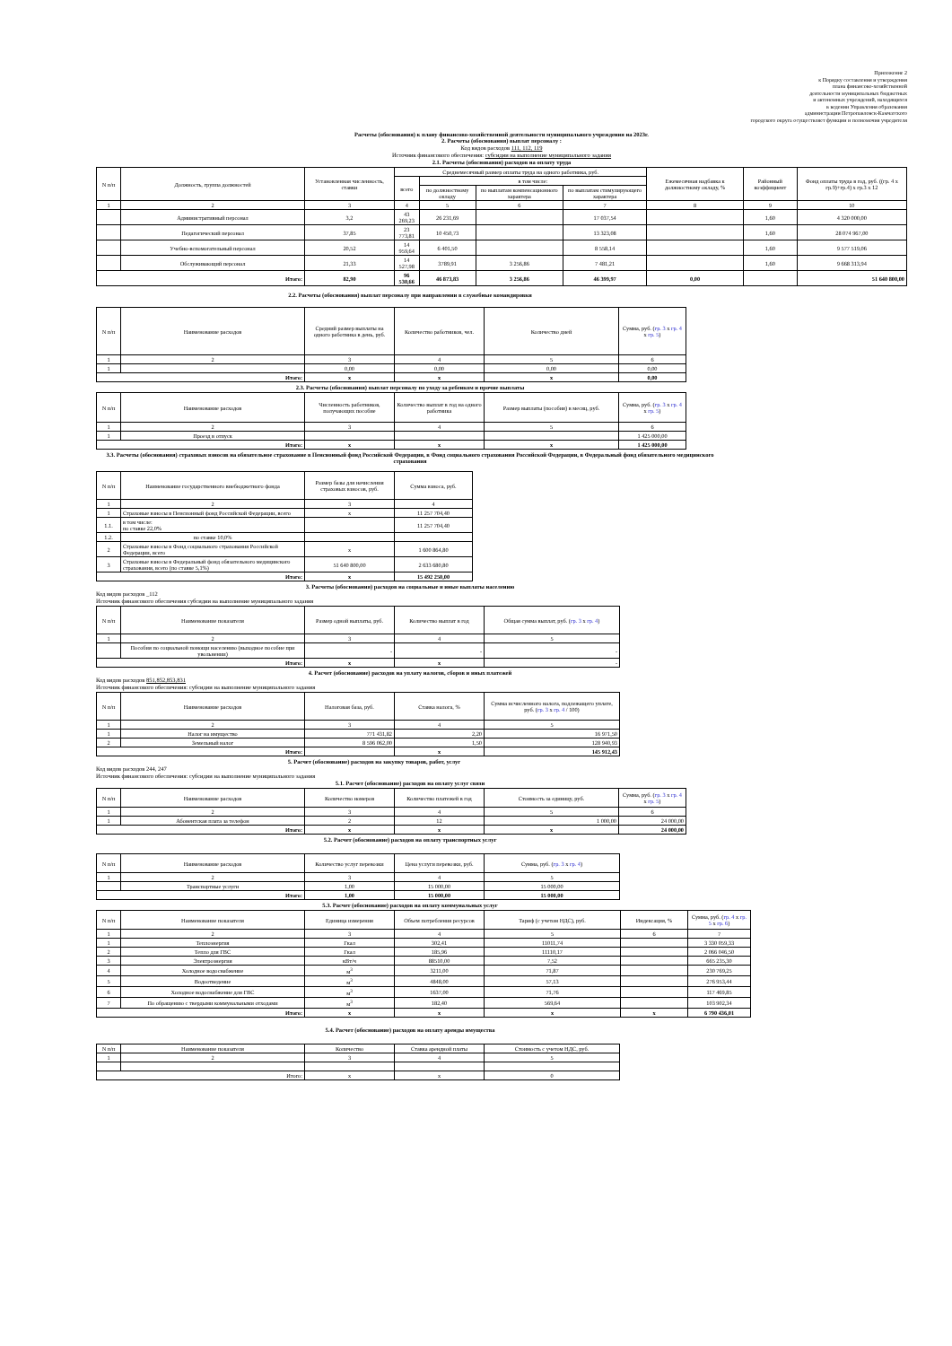Приложение 2
к Порядку составления и утверждения
плана финансово-хозяйственной
деятельности муниципальных бюджетных
и автономных учреждений, находящихся
в ведении Управления образования
администрации Петропавловск-Камчатского
городского округа осуществляет функции и полномочия учредителя
Расчеты (обоснования) к плану финансово-хозяйственной деятельности муниципального учреждения на 2023г.
2. Расчеты (обоснования) выплат персоналу :
Код видов расходов 111, 112, 119
Источник финансового обеспечения: субсидии на выполнение муниципального задания
2.1. Расчеты (обоснования) расходов на оплату труда
| N п/п | Должность, группа должностей | Установленная численность, ставки | Среднемесячный размер оплаты труда на одного работника, руб. | | | | Ежемесячная надбавка к должностному окладу, % | Районный коэффициент | Фонд оплаты труда в год, руб. ((гр. 4 х гр.9)+гр.4) х гр.3 х 12 |
| --- | --- | --- | --- | --- | --- | --- | --- | --- | --- |
| | | | всего | в том числе: | | | | | |
| | | | | по должностному окладу | по выплатам компенсационного характера | по выплатам стимулирующего характера | | | |
| 1 | 2 | 3 | 4 | 5 | 6 | 7 | 8 | 9 | 10 |
| | Административный персонал | 3,2 | 43 269,23 | 26 231,69 | | 17 037,54 | | 1,60 | 4 320 000,00 |
| | Педагогический персонал | 37,85 | 23 773,81 | 10 450,73 | | 13 323,08 | | 1,60 | 28 074 967,00 |
| | Учебно-вспомогательный персонал | 20,52 | 14 959,64 | 6 401,50 | | 8 558,14 | | 1,60 | 9 577 519,06 |
| | Обслуживающий персонал | 21,33 | 14 527,98 | 3789,91 | 3 256,86 | 7 481,21 | | 1,60 | 9 668 313,94 |
| Итого: | | 82,90 | 96 530,66 | 46 873,83 | 3 256,86 | 46 399,97 | 0,00 | | 51 640 800,00 |
2.2. Расчеты (обоснования) выплат персоналу при направлении в служебные командировки
| N п/п | Наименование расходов | Средний размер выплаты на одного работника в день, руб. | Количество работников, чел. | Количество дней | Сумма, руб. ( гр. 3 х гр. 4 х гр. 5 ) |
| --- | --- | --- | --- | --- | --- |
| 1 | 2 | 3 | 4 | 5 | 6 |
| 1 | | 0,00 | 0,00 | 0,00 | 0,00 |
| Итого: | | x | x | x | 0,00 |
2.3. Расчеты (обоснования) выплат персоналу по уходу за ребенком и прочие выплаты
| N п/п | Наименование расходов | Численность работников, получающих пособие | Количество выплат в год на одного работника | Размер выплаты (пособия) в месяц, руб. | Сумма, руб. ( гр. 3 х гр. 4 х гр. 5 ) |
| --- | --- | --- | --- | --- | --- |
| 1 | 2 | 3 | 4 | 5 | 6 |
| 1 | Проезд в отпуск | | | | 1 425 000,00 |
| Итого: | | x | x | x | 1 425 000,00 |
3.3. Расчеты (обоснования) страховых взносов на обязательное страхование в Пенсионный фонд Российской Федерации, в Фонд социального страхования Российской Федерации, в Федеральный фонд обязательного медицинского страхования
| N п/п | Наименование государственного внебюджетного фонда | Размер базы для начисления страховых взносов, руб. | Сумма взноса, руб. |
| --- | --- | --- | --- |
| 1 | 2 | 3 | 4 |
| 1 | Страховые взносы в Пенсионный фонд Российской Федерации, всего | x | 11 257 704,40 |
| 1.1. | в том числе: по ставке 22,0% | | 11 257 704,40 |
| 1.2. | по ставке 10,0% | | |
| 2 | Страховые взносы в Фонд социального страхования Российской Федерации, всего | x | 1 600 864,80 |
| 3 | Страховые взносы в Федеральный фонд обязательного медицинского страхования, всего (по ставке 5,1%) | 51 640 800,00 | 2 633 680,80 |
| Итого: | | x | 15 492 250,00 |
3. Расчеты (обоснования) расходов на социальные и иные выплаты населению
Код видов расходов _112
Источник финансового обеспечения субсидии на выполнение муниципального задания
| N п/п | Наименование показателя | Размер одной выплаты, руб. | Количество выплат в год | Общая сумма выплат, руб. ( гр. 3 х гр. 4 ) |
| --- | --- | --- | --- | --- |
| 1 | 2 | 3 | 4 | 5 |
| | Пособия по социальной помощи населению (выходное пособие при увольнении) | - | - | - |
| Итого: | | x | x | - |
4. Расчет (обоснование) расходов на уплату налогов, сборов и иных платежей
Код видов расходов 851,852,853,831
Источник финансового обеспечения: субсидии на выполнение муниципального задания
| N п/п | Наименование расходов | Налоговая база, руб. | Ставка налога, % | Сумма исчисленного налога, подлежащего уплате, руб. ( гр. 3 х гр. 4 / 100) |
| --- | --- | --- | --- | --- |
| 1 | 2 | 3 | 4 | 5 |
| 1 | Налог на имущество | 771 431,82 | 2,20 | 16 971,50 |
| 2 | Земельный налог | 8 596 062,00 | 1,50 | 128 940,93 |
| Итого: | | | x | 145 912,43 |
5. Расчет (обоснование) расходов на закупку товаров, работ, услуг
Код видов расходов 244, 247
Источник финансового обеспечения: субсидии на выполнение муниципального задания
5.1. Расчет (обоснование) расходов на оплату услуг связи
| N п/п | Наименование расходов | Количество номеров | Количество платежей в год | Стоимость за единицу, руб. | Сумма, руб. ( гр. 3 х гр. 4 х гр. 5 ) |
| --- | --- | --- | --- | --- | --- |
| 1 | 2 | 3 | 4 | 5 | 6 |
| 1 | Абонентская плата за телефон | 2 | 12 | 1 000,00 | 24 000,00 |
| Итого: | | x | x | x | 24 000,00 |
5.2. Расчет (обоснование) расходов на оплату транспортных услуг
| N п/п | Наименование расходов | Количество услуг перевозки | Цена услуги перевозки, руб. | Сумма, руб. ( гр. 3 х гр. 4 ) |
| --- | --- | --- | --- | --- |
| 1 | 2 | 3 | 4 | 5 |
| | Транспортные услуги | 1,00 | 15 000,00 | 15 000,00 |
| Итого: | | 1,00 | 15 000,00 | 15 000,00 |
5.3. Расчет (обоснование) расходов на оплату коммунальных услуг
| N п/п | Наименование показателя | Единица измерения | Объем потребления ресурсов | Тариф (с учетом НДС), руб. | Индексация, % | Сумма, руб. ( гр. 4 х гр. 5 х гр. 6 ) |
| --- | --- | --- | --- | --- | --- | --- |
| 1 | 2 | 3 | 4 | 5 | 6 | 7 |
| 1 | Теплоэнергия | Гкал | 302,41 | 11011,74 | | 3 330 059,33 |
| 2 | Тепло для ГВС | Гкал | 185,96 | 11110,17 | | 2 066 046,50 |
| 3 | Электроэнергия | кВт/ч | 88510,00 | 7,52 | | 665 235,30 |
| 4 | Холодное водоснабжение | м<sup>3</sup> | 3211,00 | 71,87 | | 230 769,25 |
| 5 | Водоотведение | м<sup>3</sup> | 4848,00 | 57,13 | | 276 953,44 |
| 6 | Холодное водоснабжение для ГВС | м<sup>3</sup> | 1637,00 | 71,76 | | 117 469,85 |
| 7 | По обращению с твердыми коммунальными отходами | м<sup>3</sup> | 182,40 | 569,64 | | 103 902,34 |
| Итого: | | x | x | x | x | 6 790 436,01 |
5.4. Расчет (обоснование) расходов на оплату аренды имущества
| N п/п | Наименование показателя | Количество | Ставка арендной платы | Стоимость с учетом НДС, руб. |
| --- | --- | --- | --- | --- |
| 1 | 2 | 3 | 4 | 5 |
| Итого: | | x | x | 0 |